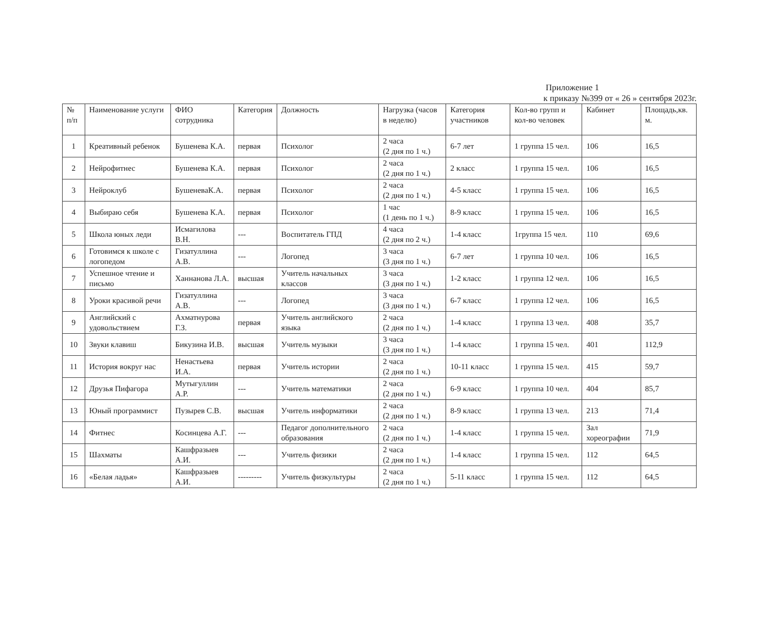Приложение 1
к приказу №399 от « 26 » сентября 2023г.
| № п/п | Наименование услуги | ФИО сотрудника | Категория | Должность | Нагрузка (часов в неделю) | Категория участников | Кол-во групп и кол-во человек | Кабинет | Площадь,кв. м. |
| --- | --- | --- | --- | --- | --- | --- | --- | --- | --- |
| 1 | Креативный ребенок | Бушенева К.А. | первая | Психолог | 2 часа (2 дня по 1 ч.) | 6-7 лет | 1 группа 15 чел. | 106 | 16,5 |
| 2 | Нейрофитнес | Бушенева К.А. | первая | Психолог | 2 часа (2 дня по 1 ч.) | 2 класс | 1 группа 15 чел. | 106 | 16,5 |
| 3 | Нейроклуб | БушеневаК.А. | первая | Психолог | 2 часа (2 дня по 1 ч.) | 4-5 класс | 1 группа 15 чел. | 106 | 16,5 |
| 4 | Выбираю себя | Бушенева К.А. | первая | Психолог | 1 час (1 день по 1 ч.) | 8-9 класс | 1 группа 15 чел. | 106 | 16,5 |
| 5 | Школа юных леди | Исмагилова В.Н. | --- | Воспитатель ГПД | 4 часа (2 дня по 2 ч.) | 1-4 класс | 1группа 15 чел. | 110 | 69,6 |
| 6 | Готовимся к школе с логопедом | Гизатуллина А.В. | --- | Логопед | 3 часа (3 дня по 1 ч.) | 6-7 лет | 1 группа 10 чел. | 106 | 16,5 |
| 7 | Успешное чтение и письмо | Ханнанова Л.А. | высшая | Учитель начальных классов | 3 часа (3 дня по 1 ч.) | 1-2 класс | 1 группа 12 чел. | 106 | 16,5 |
| 8 | Уроки красивой речи | Гизатуллина А.В. | --- | Логопед | 3 часа (3 дня по 1 ч.) | 6-7 класс | 1 группа 12 чел. | 106 | 16,5 |
| 9 | Английский с удовольствием | Ахматнурова Г.З. | первая | Учитель английского языка | 2 часа (2 дня по 1 ч.) | 1-4 класс | 1 группа 13 чел. | 408 | 35,7 |
| 10 | Звуки клавиш | Бикузина И.В. | высшая | Учитель музыки | 3 часа (3 дня по 1 ч.) | 1-4 класс | 1 группа 15 чел. | 401 | 112,9 |
| 11 | История вокруг нас | Ненастьева И.А. | первая | Учитель истории | 2 часа (2 дня по 1 ч.) | 10-11 класс | 1 группа 15 чел. | 415 | 59,7 |
| 12 | Друзья Пифагора | Мутыгуллин А.Р. | --- | Учитель математики | 2 часа (2 дня по 1 ч.) | 6-9 класс | 1 группа 10 чел. | 404 | 85,7 |
| 13 | Юный программист | Пузырев С.В. | высшая | Учитель информатики | 2 часа (2 дня по 1 ч.) | 8-9 класс | 1 группа 13 чел. | 213 | 71,4 |
| 14 | Фитнес | Косинцева А.Г. | --- | Педагог дополнительного образования | 2 часа (2 дня по 1 ч.) | 1-4 класс | 1 группа 15 чел. | Зал хореографии | 71,9 |
| 15 | Шахматы | Кашфразыев А.И. | --- | Учитель физики | 2 часа (2 дня по 1 ч.) | 1-4 класс | 1 группа 15 чел. | 112 | 64,5 |
| 16 | «Белая ладья» | Кашфразыев А.И. | --------- | Учитель физкультуры | 2 часа (2 дня по 1 ч.) | 5-11 класс | 1 группа 15 чел. | 112 | 64,5 |